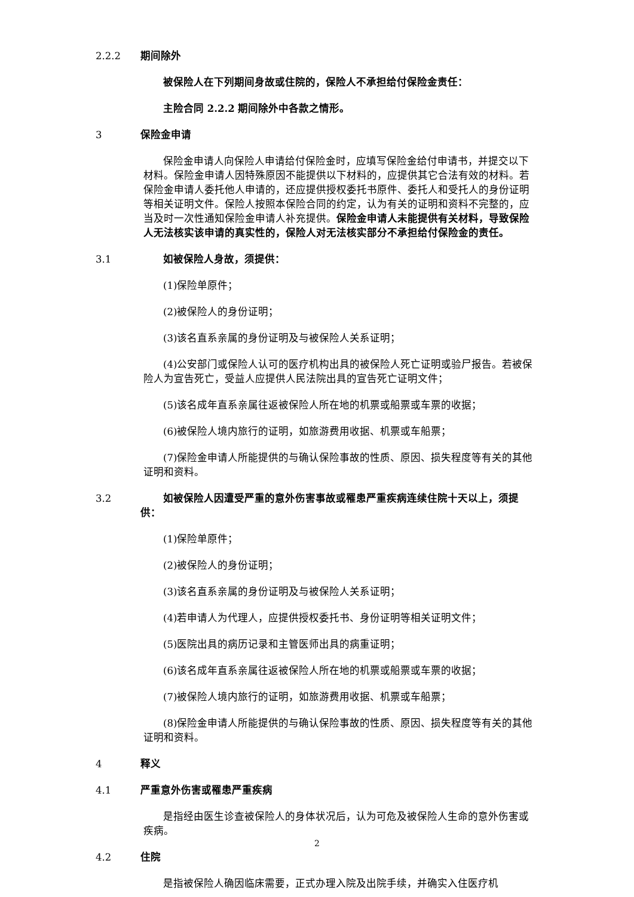2.2.2 期间除外
被保险人在下列期间身故或住院的，保险人不承担给付保险金责任：
主险合同 2.2.2 期间除外中各款之情形。
3 保险金申请
保险金申请人向保险人申请给付保险金时，应填写保险金给付申请书，并提交以下材料。保险金申请人因特殊原因不能提供以下材料的，应提供其它合法有效的材料。若保险金申请人委托他人申请的，还应提供授权委托书原件、委托人和受托人的身份证明等相关证明文件。保险人按照本保险合同的约定，认为有关的证明和资料不完整的，应当及时一次性通知保险金申请人补充提供。保险金申请人未能提供有关材料，导致保险人无法核实该申请的真实性的，保险人对无法核实部分不承担给付保险金的责任。
3.1 如被保险人身故，须提供：
(1)保险单原件；
(2)被保险人的身份证明；
(3)该名直系亲属的身份证明及与被保险人关系证明；
(4)公安部门或保险人认可的医疗机构出具的被保险人死亡证明或验尸报告。若被保险人为宣告死亡，受益人应提供人民法院出具的宣告死亡证明文件；
(5)该名成年直系亲属往返被保险人所在地的机票或船票或车票的收据；
(6)被保险人境内旅行的证明，如旅游费用收据、机票或车船票；
(7)保险金申请人所能提供的与确认保险事故的性质、原因、损失程度等有关的其他证明和资料。
3.2 如被保险人因遭受严重的意外伤害事故或罹患严重疾病连续住院十天以上，须提供：
(1)保险单原件；
(2)被保险人的身份证明；
(3)该名直系亲属的身份证明及与被保险人关系证明；
(4)若申请人为代理人，应提供授权委托书、身份证明等相关证明文件；
(5)医院出具的病历记录和主管医师出具的病重证明；
(6)该名成年直系亲属往返被保险人所在地的机票或船票或车票的收据；
(7)被保险人境内旅行的证明，如旅游费用收据、机票或车船票；
(8)保险金申请人所能提供的与确认保险事故的性质、原因、损失程度等有关的其他证明和资料。
4 释义
4.1 严重意外伤害或罹患严重疾病
是指经由医生诊查被保险人的身体状况后，认为可危及被保险人生命的意外伤害或疾病。
4.2 住院
是指被保险人确因临床需要，正式办理入院及出院手续，并确实入住医疗机
2